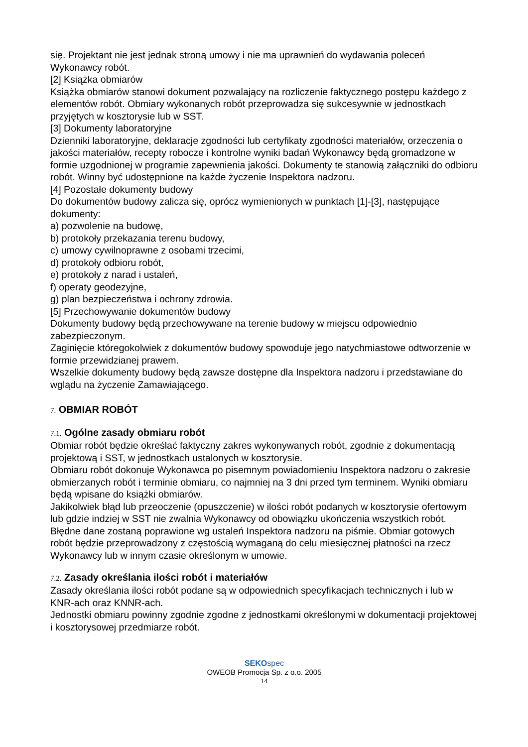się. Projektant nie jest jednak stroną umowy i nie ma uprawnień do wydawania poleceń Wykonawcy robót.
[2] Książka obmiarów
Książka obmiarów stanowi dokument pozwalający na rozliczenie faktycznego postępu każdego z elementów robót. Obmiary wykonanych robót przeprowadza się sukcesywnie w jednostkach przyjętych w kosztorysie lub w SST.
[3] Dokumenty laboratoryjne
Dzienniki laboratoryjne, deklaracje zgodności lub certyfikaty zgodności materiałów, orzeczenia o jakości materiałów, recepty robocze i kontrolne wyniki badań Wykonawcy będą gromadzone w formie uzgodnionej w programie zapewnienia jakości. Dokumenty te stanowią załączniki do odbioru robót. Winny być udostępnione na każde życzenie Inspektora nadzoru.
[4] Pozostałe dokumenty budowy
Do dokumentów budowy zalicza się, oprócz wymienionych w punktach [1]-[3], następujące dokumenty:
a) pozwolenie na budowę,
b) protokoły przekazania terenu budowy,
c) umowy cywilnoprawne z osobami trzecimi,
d) protokoły odbioru robót,
e) protokoły z narad i ustaleń,
f) operaty geodezyjne,
g) plan bezpieczeństwa i ochrony zdrowia.
[5] Przechowywanie dokumentów budowy
Dokumenty budowy będą przechowywane na terenie budowy w miejscu odpowiednio zabezpieczonym.
Zaginięcie któregokolwiek z dokumentów budowy spowoduje jego natychmiastowe odtworzenie w formie przewidzianej prawem.
Wszelkie dokumenty budowy będą zawsze dostępne dla Inspektora nadzoru i przedstawiane do wglądu na życzenie Zamawiającego.
7. OBMIAR ROBÓT
7.1. Ogólne zasady obmiaru robót
Obmiar robót będzie określać faktyczny zakres wykonywanych robót, zgodnie z dokumentacją projektową i SST, w jednostkach ustalonych w kosztorysie.
Obmiaru robót dokonuje Wykonawca po pisemnym powiadomieniu Inspektora nadzoru o zakresie obmierzanych robót i terminie obmiaru, co najmniej na 3 dni przed tym terminem. Wyniki obmiaru będą wpisane do książki obmiarów.
Jakikolwiek błąd lub przeoczenie (opuszczenie) w ilości robót podanych w kosztorysie ofertowym lub gdzie indziej w SST nie zwalnia Wykonawcy od obowiązku ukończenia wszystkich robót. Błędne dane zostaną poprawione wg ustaleń Inspektora nadzoru na piśmie. Obmiar gotowych robót będzie przeprowadzony z częstością wymaganą do celu miesięcznej płatności na rzecz Wykonawcy lub w innym czasie określonym w umowie.
7.2. Zasady określania ilości robót i materiałów
Zasady określania ilości robót podane są w odpowiednich specyfikacjach technicznych i lub w KNR-ach oraz KNNR-ach.
Jednostki obmiaru powinny zgodnie zgodne z jednostkami określonymi w dokumentacji projektowej i kosztorysowej przedmiarze robót.
SEKOspec
OWEOB Promocja Sp. z o.o. 2005
14